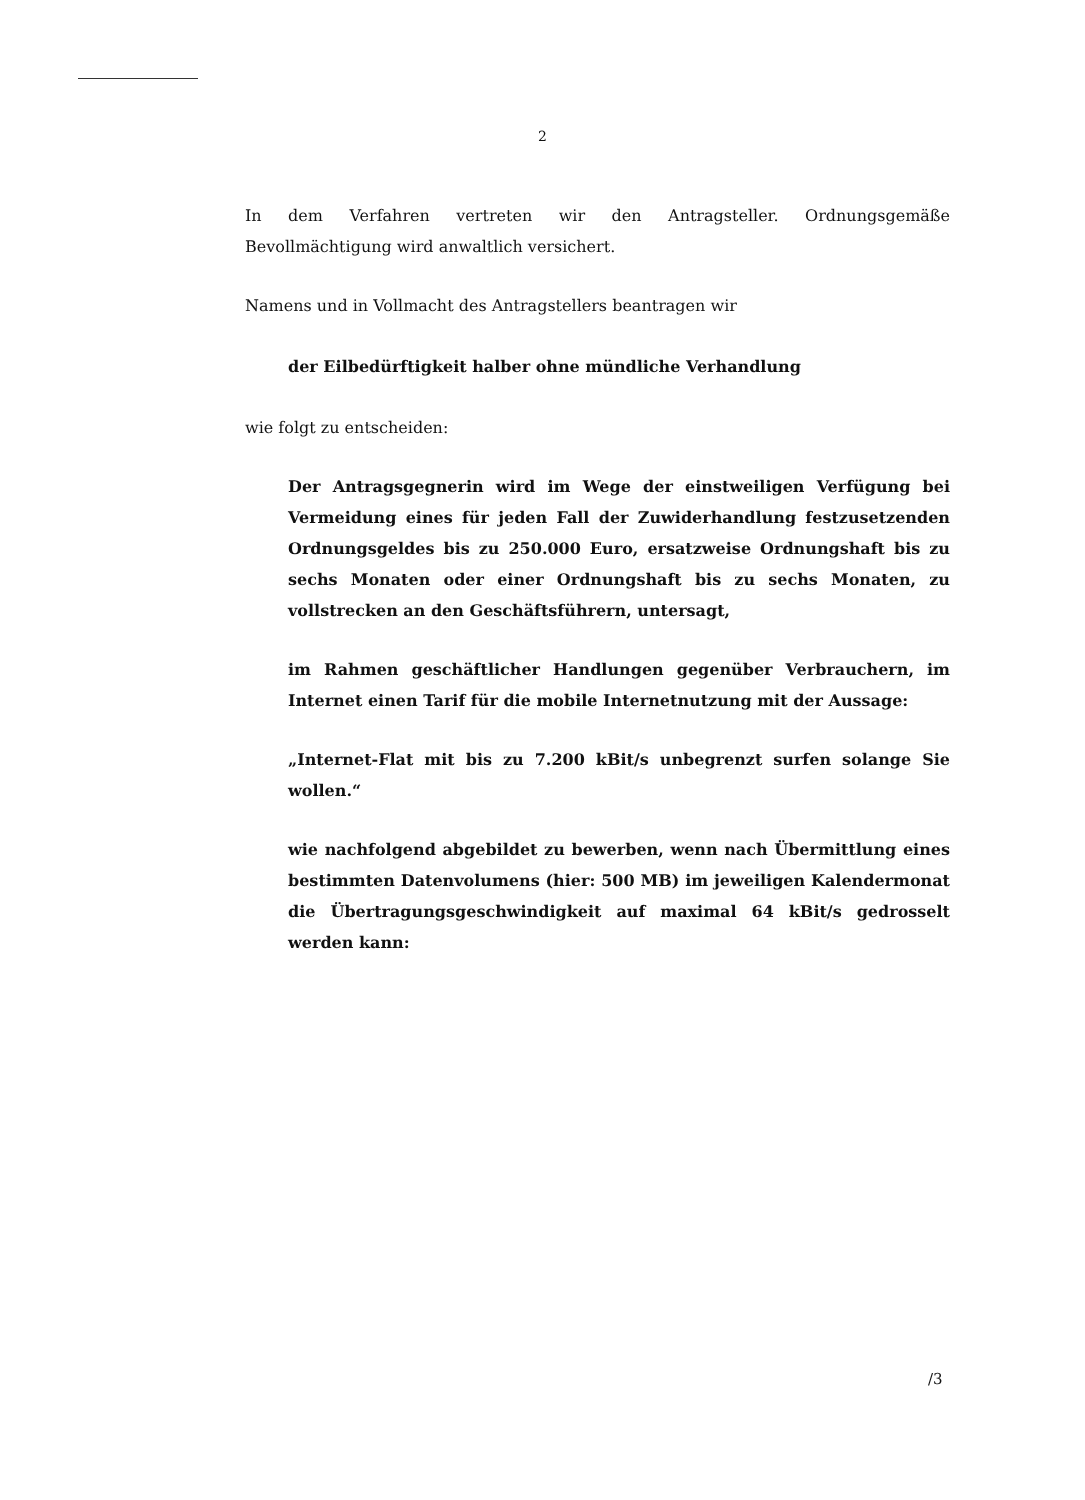2
In dem Verfahren vertreten wir den Antragsteller. Ordnungsgemäße Bevollmächtigung wird anwaltlich versichert.
Namens und in Vollmacht des Antragstellers beantragen wir
der Eilbedürftigkeit halber ohne mündliche Verhandlung
wie folgt zu entscheiden:
Der Antragsgegnerin wird im Wege der einstweiligen Verfügung bei Vermeidung eines für jeden Fall der Zuwiderhandlung festzusetzenden Ordnungsgeldes bis zu 250.000 Euro, ersatzweise Ordnungshaft bis zu sechs Monaten oder einer Ordnungshaft bis zu sechs Monaten, zu vollstrecken an den Geschäftsführern, untersagt,
im Rahmen geschäftlicher Handlungen gegenüber Verbrauchern, im Internet einen Tarif für die mobile Internetnutzung mit der Aussage:
„Internet-Flat mit bis zu 7.200 kBit/s unbegrenzt surfen solange Sie wollen.“
wie nachfolgend abgebildet zu bewerben, wenn nach Übermittlung eines bestimmten Datenvolumens (hier: 500 MB) im jeweiligen Kalendermonat die Übertragungsgeschwindigkeit auf maximal 64 kBit/s gedrosselt werden kann:
/3